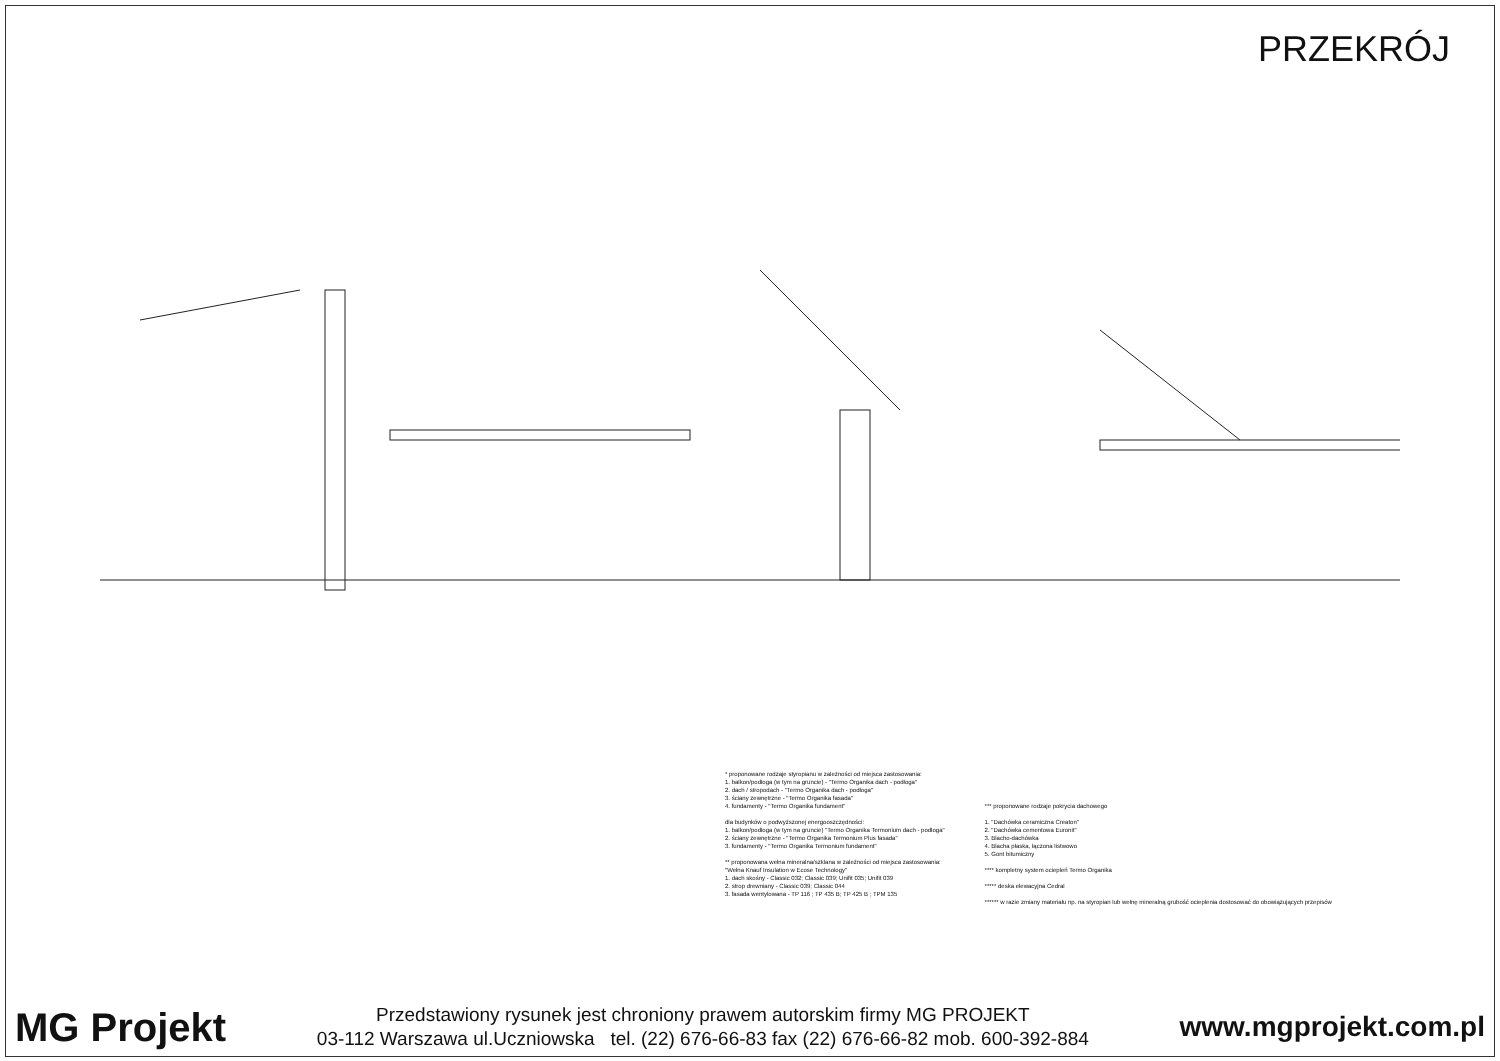PRZEKRÓJ
* proponowane rodzaje styropianu w zależności od miejsca zastosowania:
1. balkon/podłoga (w tym na gruncie) - "Termo Organika dach - podłoga"
2. dach / stropodach - "Termo Organika dach - podłoga"
3. ściany zewnętrzne - "Termo Organika fasada"
4. fundamenty - "Termo Organika fundament"
dla budynków o podwyższonej energooszczędności:
1. balkon/podłoga (w tym na gruncie) "Termo Organika Termonium dach - podłoga"
2. ściany zewnętrzne - "Termo Organika Termonium Plus fasada"
3. fundamenty - "Termo Organika Termonium fundament"
** proponowana wełna mineralna/szklana w zależności od miejsca zastosowania:
"Wełna Knauf Insulation w Ecose Technology"
1. dach skośny - Classic 032; Classic 039; Unifit 035; Unifit 039
2. strop drewniany - Classic 039; Classic 044
3. fasada wentylowana - TP 116 ; TP 435 B; TP 425 B ; TPM 135
*** proponowane rodzaje pokrycia dachowego
1. "Dachówka ceramiczna Creaton"
2. "Dachówka cementowa Euronit"
3. Blacho-dachówka
4. Blacha płaska, łączona listwowo
5. Gont bitumiczny
**** kompletny system ociepleń Termo Organika
***** deska elewacyjna Cedral
****** w razie zmiany materiału np. na styropian lub wełnę mineralną grubość ocieplenia dostosować do obowiązujących przepisów
MG Projekt
Przedstawiony rysunek jest chroniony prawem autorskim firmy MG PROJEKT
03-112 Warszawa ul.Uczniowska tel. (22) 676-66-83 fax (22) 676-66-82 mob. 600-392-884
www.mgprojekt.com.pl